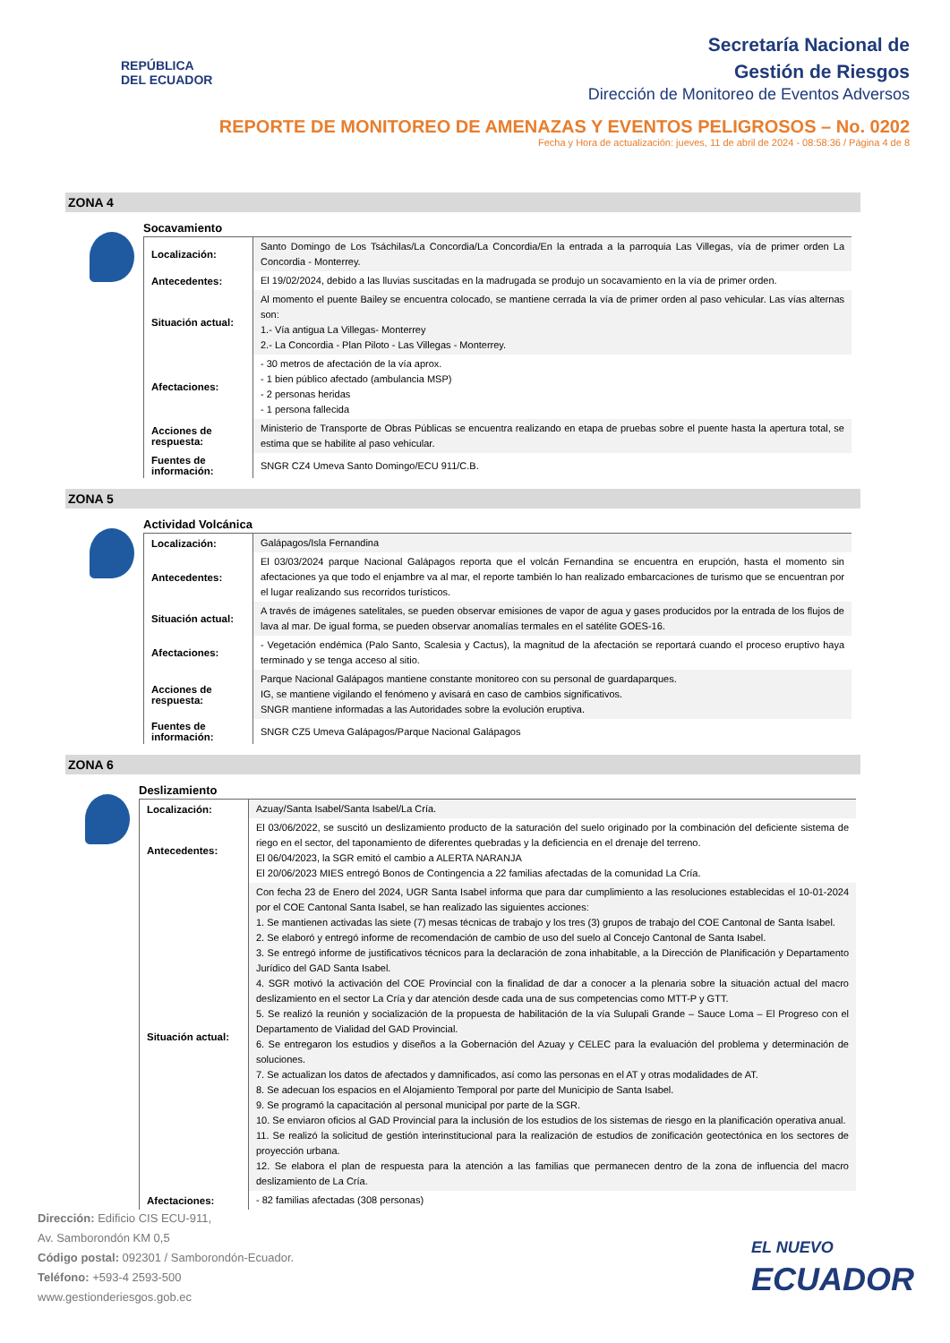REPÚBLICA
DEL ECUADOR
Secretaría Nacional de
Gestión de Riesgos
Dirección de Monitoreo de Eventos Adversos
REPORTE DE MONITOREO DE AMENAZAS Y EVENTOS PELIGROSOS – No. 0202
Fecha y Hora de actualización: jueves, 11 de abril de 2024 - 08:58:36 / Página 4 de 8
ZONA 4
Socavamiento
| Localización: | Santo Domingo de Los Tsáchilas/La Concordia/La Concordia/En la entrada a la parroquia Las Villegas, vía de primer orden La Concordia - Monterrey. |
| Antecedentes: | El 19/02/2024, debido a las lluvias suscitadas en la madrugada se produjo un socavamiento en la vía de primer orden. |
| Situación actual: | Al momento el puente Bailey se encuentra colocado, se mantiene cerrada la vía de primer orden al paso vehicular. Las vías alternas son: 1.- Vía antigua La Villegas- Monterrey 2.- La Concordia - Plan Piloto - Las Villegas - Monterrey. |
| Afectaciones: | - 30 metros de afectación de la vía aprox. - 1 bien público afectado (ambulancia MSP) - 2 personas heridas - 1 persona fallecida |
| Acciones de respuesta: | Ministerio de Transporte de Obras Públicas se encuentra realizando en etapa de pruebas sobre el puente hasta la apertura total, se estima que se habilite al paso vehicular. |
| Fuentes de información: | SNGR CZ4 Umeva Santo Domingo/ECU 911/C.B. |
ZONA 5
Actividad Volcánica
| Localización: | Galápagos/Isla Fernandina |
| Antecedentes: | El 03/03/2024 parque Nacional Galápagos reporta que el volcán Fernandina se encuentra en erupción, hasta el momento sin afectaciones ya que todo el enjambre va al mar, el reporte también lo han realizado embarcaciones de turismo que se encuentran por el lugar realizando sus recorridos turísticos. |
| Situación actual: | A través de imágenes satelitales, se pueden observar emisiones de vapor de agua y gases producidos por la entrada de los flujos de lava al mar. De igual forma, se pueden observar anomalías termales en el satélite GOES-16. |
| Afectaciones: | - Vegetación endémica (Palo Santo, Scalesia y Cactus), la magnitud de la afectación se reportará cuando el proceso eruptivo haya terminado y se tenga acceso al sitio. |
| Acciones de respuesta: | Parque Nacional Galápagos mantiene constante monitoreo con su personal de guardaparques. IG, se mantiene vigilando el fenómeno y avisará en caso de cambios significativos. SNGR mantiene informadas a las Autoridades sobre la evolución eruptiva. |
| Fuentes de información: | SNGR CZ5 Umeva Galápagos/Parque Nacional Galápagos |
ZONA 6
Deslizamiento
| Localización: | Azuay/Santa Isabel/Santa Isabel/La Cría. |
| Antecedentes: | El 03/06/2022, se suscitó un deslizamiento producto de la saturación del suelo originado por la combinación del deficiente sistema de riego en el sector, del taponamiento de diferentes quebradas y la deficiencia en el drenaje del terreno. El 06/04/2023, la SGR emitó el cambio a ALERTA NARANJA El 20/06/2023 MIES entregó Bonos de Contingencia a 22 familias afectadas de la comunidad La Cría. |
| Situación actual: | Con fecha 23 de Enero del 2024, UGR Santa Isabel informa que para dar cumplimiento a las resoluciones establecidas el 10-01-2024 por el COE Cantonal Santa Isabel, se han realizado las siguientes acciones: 1. Se mantienen activadas las siete (7) mesas técnicas de trabajo y los tres (3) grupos de trabajo del COE Cantonal de Santa Isabel. 2. Se elaboró y entregó informe de recomendación de cambio de uso del suelo al Concejo Cantonal de Santa Isabel. 3. Se entregó informe de justificativos técnicos para la declaración de zona inhabitable, a la Dirección de Planificación y Departamento Jurídico del GAD Santa Isabel. 4. SGR motivó la activación del COE Provincial con la finalidad de dar a conocer a la plenaria sobre la situación actual del macro deslizamiento en el sector La Cría y dar atención desde cada una de sus competencias como MTT-P y GTT. 5. Se realizó la reunión y socialización de la propuesta de habilitación de la vía Sulupali Grande – Sauce Loma – El Progreso con el Departamento de Vialidad del GAD Provincial. 6. Se entregaron los estudios y diseños a la Gobernación del Azuay y CELEC para la evaluación del problema y determinación de soluciones. 7. Se actualizan los datos de afectados y damnificados, así como las personas en el AT y otras modalidades de AT. 8. Se adecuan los espacios en el Alojamiento Temporal por parte del Municipio de Santa Isabel. 9. Se programó la capacitación al personal municipal por parte de la SGR. 10. Se enviaron oficios al GAD Provincial para la inclusión de los estudios de los sistemas de riesgo en la planificación operativa anual. 11. Se realizó la solicitud de gestión interinstitucional para la realización de estudios de zonificación geotectónica en los sectores de proyección urbana. 12. Se elabora el plan de respuesta para la atención a las familias que permanecen dentro de la zona de influencia del macro deslizamiento de La Cría. |
| Afectaciones: | - 82 familias afectadas (308 personas) |
Dirección: Edificio CIS ECU-911,
Av. Samborondón KM 0,5
Código postal: 092301 / Samborondón-Ecuador.
Teléfono: +593-4 2593-500
www.gestionderiesgos.gob.ec
EL NUEVO
ECUADOR